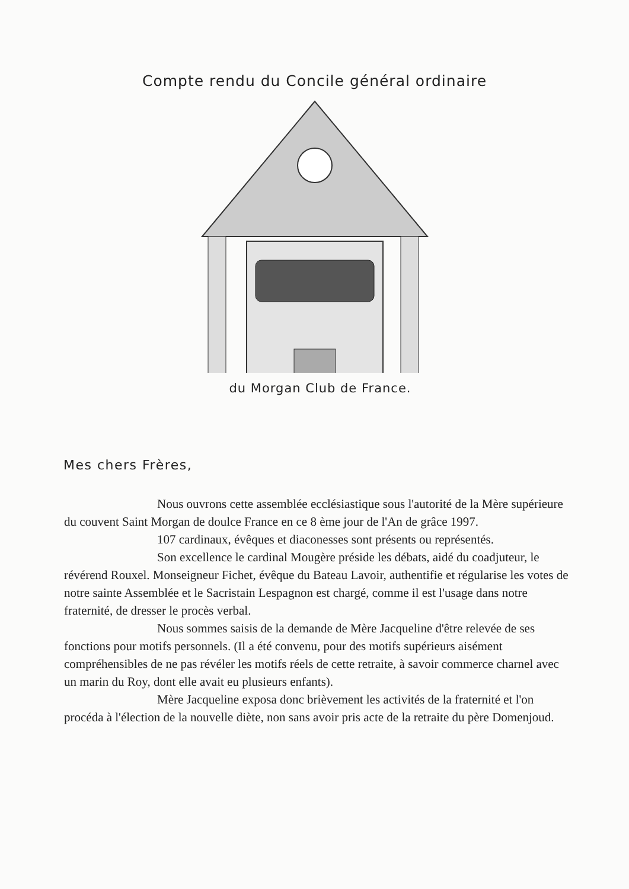Compte rendu du Concile général ordinaire
du Morgan Club de France.
Mes chers Frères,
Nous ouvrons cette assemblée ecclésiastique sous l'autorité de la Mère supérieure du couvent Saint Morgan de doulce France en ce 8 ème jour de l'An de grâce 1997.
107 cardinaux, évêques et diaconesses sont présents ou représentés.
Son excellence le cardinal Mougère préside les débats, aidé du coadjuteur, le révérend Rouxel. Monseigneur Fichet, évêque du Bateau Lavoir, authentifie et régularise les votes de notre sainte Assemblée et le Sacristain Lespagnon est chargé, comme il est l'usage dans notre fraternité, de dresser le procès verbal.
Nous sommes saisis de la demande de Mère Jacqueline d'être relevée de ses fonctions pour motifs personnels. (Il a été convenu, pour des motifs supérieurs aisément compréhensibles de ne pas révéler les motifs réels de cette retraite, à savoir commerce charnel avec un marin du Roy, dont elle avait eu plusieurs enfants).
Mère Jacqueline exposa donc brièvement les activités de la fraternité et l'on procéda à l'élection de la nouvelle diète, non sans avoir pris acte de la retraite du père Domenjoud.